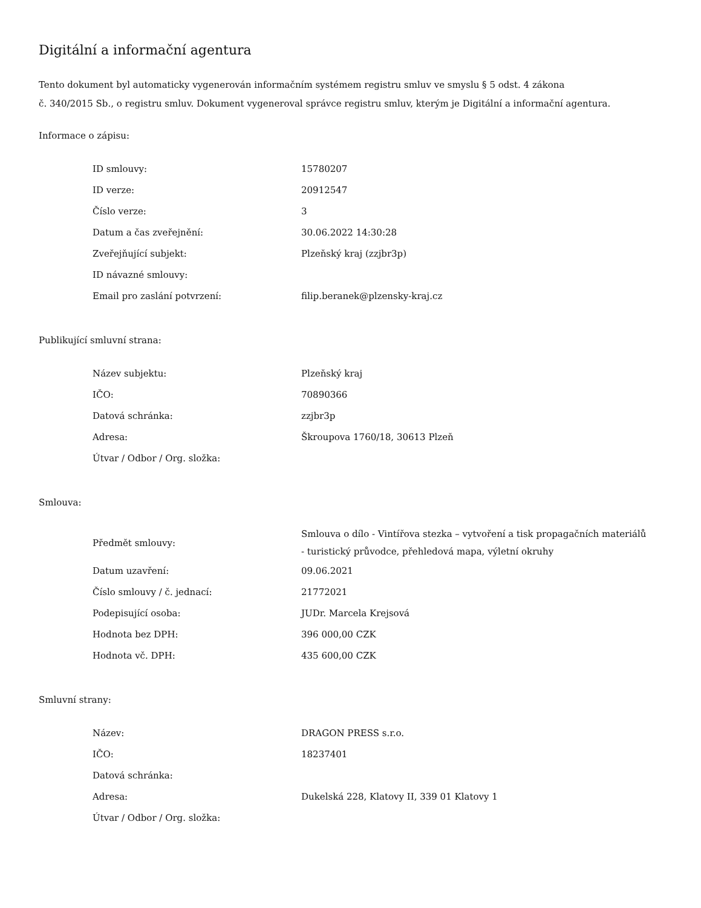Digitální a informační agentura
Tento dokument byl automaticky vygenerován informačním systémem registru smluv ve smyslu § 5 odst. 4 zákona
č. 340/2015 Sb., o registru smluv. Dokument vygeneroval správce registru smluv, kterým je Digitální a informační agentura.
Informace o zápisu:
| ID smlouvy: | 15780207 |
| ID verze: | 20912547 |
| Číslo verze: | 3 |
| Datum a čas zveřejnění: | 30.06.2022 14:30:28 |
| Zveřejňující subjekt: | Plzeňský kraj (zzjbr3p) |
| ID návazné smlouvy: | |
| Email pro zaslání potvrzení: | filip.beranek@plzensky-kraj.cz |
Publikující smluvní strana:
| Název subjektu: | Plzeňský kraj |
| IČO: | 70890366 |
| Datová schránka: | zzjbr3p |
| Adresa: | Škroupova 1760/18, 30613 Plzeň |
| Útvar / Odbor / Org. složka: | |
Smlouva:
| Předmět smlouvy: | Smlouva o dílo - Vintířova stezka – vytvoření a tisk propagačních materiálů - turistický průvodce, přehledová mapa, výletní okruhy |
| Datum uzavření: | 09.06.2021 |
| Číslo smlouvy / č. jednací: | 21772021 |
| Podepisující osoba: | JUDr. Marcela Krejsová |
| Hodnota bez DPH: | 396 000,00 CZK |
| Hodnota vč. DPH: | 435 600,00 CZK |
Smluvní strany:
| Název: | DRAGON PRESS s.r.o. |
| IČO: | 18237401 |
| Datová schránka: | |
| Adresa: | Dukelská 228, Klatovy II, 339 01 Klatovy 1 |
| Útvar / Odbor / Org. složka: | |